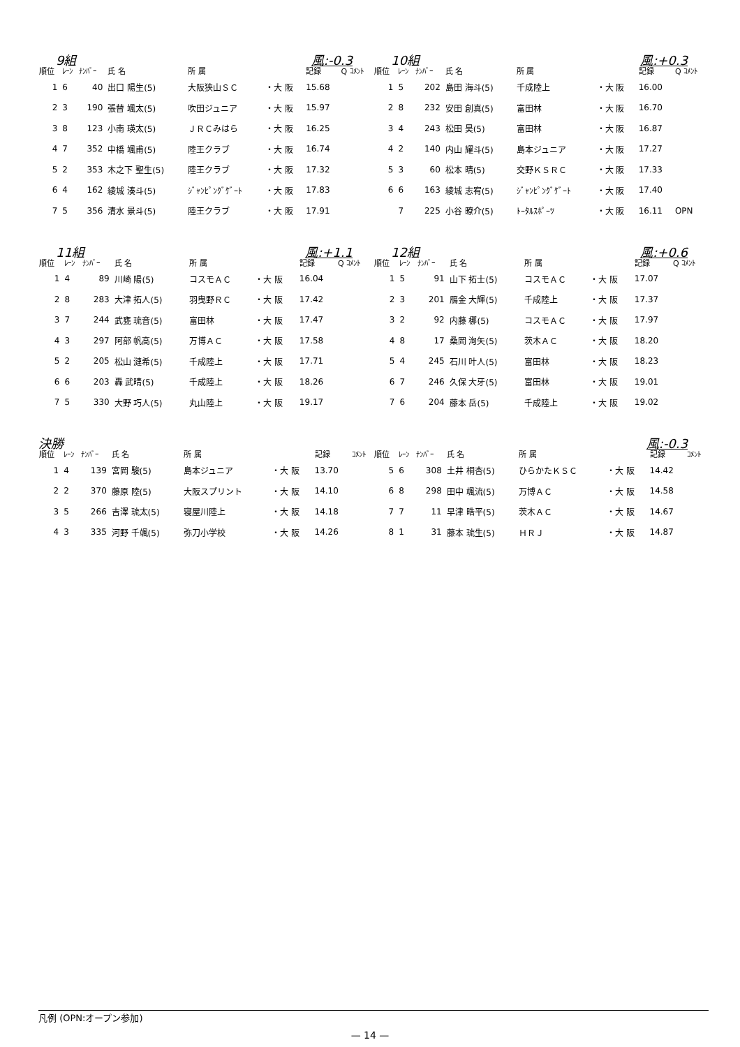9組 風:-0.3
| 順位 | ﾚｰﾝ | ﾅﾝﾊﾞｰ | 氏 名 | 所 属 | | 記録 | Q ｺﾒﾝﾄ |
| --- | --- | --- | --- | --- | --- | --- | --- |
| 1 | 6 | 40 | 出口 陽生(5) | 大阪狭山ＳＣ | ・大 阪 | 15.68 | |
| 2 | 3 | 190 | 張替 颯太(5) | 吹田ジュニア | ・大 阪 | 15.97 | |
| 3 | 8 | 123 | 小南 瑛太(5) | ＪＲＣみはら | ・大 阪 | 16.25 | |
| 4 | 7 | 352 | 中橋 颯甫(5) | 陸王クラブ | ・大 阪 | 16.74 | |
| 5 | 2 | 353 | 木之下 聖生(5) | 陸王クラブ | ・大 阪 | 17.32 | |
| 6 | 4 | 162 | 綾城 湊斗(5) | ｼﾞｬﾝﾋﾟﾝｸﾞｹﾞｰﾄ | ・大 阪 | 17.83 | |
| 7 | 5 | 356 | 清水 景斗(5) | 陸王クラブ | ・大 阪 | 17.91 | |
10組 風:+0.3
| 順位 | ﾚｰﾝ | ﾅﾝﾊﾞｰ | 氏 名 | 所 属 | | 記録 | Q ｺﾒﾝﾄ |
| --- | --- | --- | --- | --- | --- | --- | --- |
| 1 | 5 | 202 | 島田 海斗(5) | 千成陸上 | ・大 阪 | 16.00 | |
| 2 | 8 | 232 | 安田 創真(5) | 富田林 | ・大 阪 | 16.70 | |
| 3 | 4 | 243 | 松田 昊(5) | 富田林 | ・大 阪 | 16.87 | |
| 4 | 2 | 140 | 内山 耀斗(5) | 島本ジュニア | ・大 阪 | 17.27 | |
| 5 | 3 | 60 | 松本 晴(5) | 交野ＫＳＲＣ | ・大 阪 | 17.33 | |
| 6 | 6 | 163 | 綾城 志宥(5) | ｼﾞｬﾝﾋﾟﾝｸﾞｹﾞｰﾄ | ・大 阪 | 17.40 | |
| | 7 | 225 | 小谷 暸介(5) | ﾄｰﾀﾙｽﾎﾟｰﾂ | ・大 阪 | 16.11 | OPN |
11組 風:+1.1
| 順位 | ﾚｰﾝ | ﾅﾝﾊﾞｰ | 氏 名 | 所 属 | | 記録 | Q ｺﾒﾝﾄ |
| --- | --- | --- | --- | --- | --- | --- | --- |
| 1 | 4 | 89 | 川崎 陽(5) | コスモＡＣ | ・大 阪 | 16.04 | |
| 2 | 8 | 283 | 大津 拓人(5) | 羽曳野ＲＣ | ・大 阪 | 17.42 | |
| 3 | 7 | 244 | 武甕 琉音(5) | 富田林 | ・大 阪 | 17.47 | |
| 4 | 3 | 297 | 阿部 帆高(5) | 万博ＡＣ | ・大 阪 | 17.58 | |
| 5 | 2 | 205 | 松山 漣希(5) | 千成陸上 | ・大 阪 | 17.71 | |
| 6 | 6 | 203 | 轟 武晴(5) | 千成陸上 | ・大 阪 | 18.26 | |
| 7 | 5 | 330 | 大野 巧人(5) | 丸山陸上 | ・大 阪 | 19.17 | |
12組 風:+0.6
| 順位 | ﾚｰﾝ | ﾅﾝﾊﾞｰ | 氏 名 | 所 属 | | 記録 | Q ｺﾒﾝﾄ |
| --- | --- | --- | --- | --- | --- | --- | --- |
| 1 | 5 | 91 | 山下 拓士(5) | コスモＡＣ | ・大 阪 | 17.07 | |
| 2 | 3 | 201 | 鴈金 大輝(5) | 千成陸上 | ・大 阪 | 17.37 | |
| 3 | 2 | 92 | 内藤 梛(5) | コスモＡＣ | ・大 阪 | 17.97 | |
| 4 | 8 | 17 | 桑岡 洵矢(5) | 茨木ＡＣ | ・大 阪 | 18.20 | |
| 5 | 4 | 245 | 石川 叶人(5) | 富田林 | ・大 阪 | 18.23 | |
| 6 | 7 | 246 | 久保 大牙(5) | 富田林 | ・大 阪 | 19.01 | |
| 7 | 6 | 204 | 藤本 岳(5) | 千成陸上 | ・大 阪 | 19.02 | |
決勝
| 順位 | ﾚｰﾝ | ﾅﾝﾊﾞｰ | 氏 名 | 所 属 | | 記録 | ｺﾒﾝﾄ |
| --- | --- | --- | --- | --- | --- | --- | --- |
| 1 | 4 | 139 | 宮岡 駿(5) | 島本ジュニア | ・大 阪 | 13.70 | |
| 2 | 2 | 370 | 藤原 陸(5) | 大阪スプリント | ・大 阪 | 14.10 | |
| 3 | 5 | 266 | 吉澤 琉太(5) | 寝屋川陸上 | ・大 阪 | 14.18 | |
| 4 | 3 | 335 | 河野 千颯(5) | 弥刀小学校 | ・大 阪 | 14.26 | |
風:-0.3
| 順位 | ﾚｰﾝ | ﾅﾝﾊﾞｰ | 氏 名 | 所 属 | | 記録 | ｺﾒﾝﾄ |
| --- | --- | --- | --- | --- | --- | --- | --- |
| 5 | 6 | 308 | 土井 桐杏(5) | ひらかたＫＳＣ | ・大 阪 | 14.42 | |
| 6 | 8 | 298 | 田中 颯流(5) | 万博ＡＣ | ・大 阪 | 14.58 | |
| 7 | 7 | 11 | 早津 晧平(5) | 茨木ＡＣ | ・大 阪 | 14.67 | |
| 8 | 1 | 31 | 藤本 琉生(5) | ＨＲＪ | ・大 阪 | 14.87 | |
凡例 (OPN:オープン参加)
— 14 —